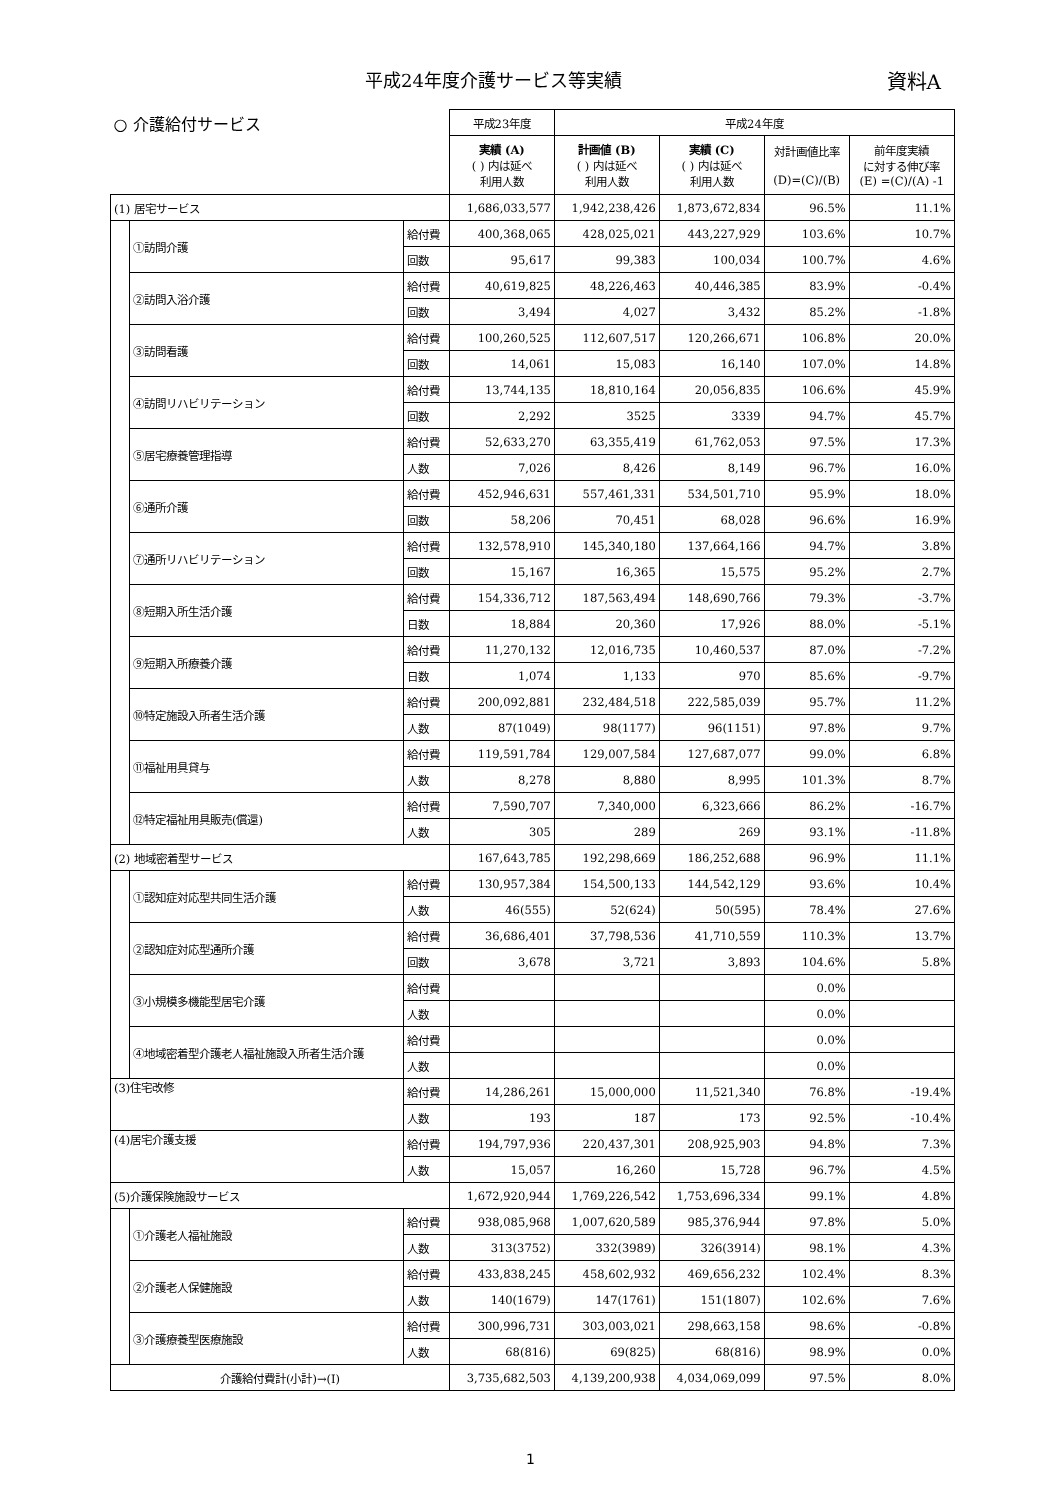平成24年度介護サービス等実績 資料A
| ○ 介護給付サービス | | | 平成23年度 | 平成24年度 | | | |
| | | | 実績 (A) ( ) 内は延べ 利用人数 | 計画値 (B) ( ) 内は延べ 利用人数 | 実績 (C) ( ) 内は延べ 利用人数 | 対計画値比率 (D)=(C)/(B) | 前年度実績 に対する伸び率 (E) =(C)/(A) -1 |
| (1) 居宅サービス | | | 1,686,033,577 | 1,942,238,426 | 1,873,672,834 | 96.5% | 11.1% |
| | ①訪問介護 | 給付費 | 400,368,065 | 428,025,021 | 443,227,929 | 103.6% | 10.7% |
| | | 回数 | 95,617 | 99,383 | 100,034 | 100.7% | 4.6% |
| | ②訪問入浴介護 | 給付費 | 40,619,825 | 48,226,463 | 40,446,385 | 83.9% | -0.4% |
| | | 回数 | 3,494 | 4,027 | 3,432 | 85.2% | -1.8% |
| | ③訪問看護 | 給付費 | 100,260,525 | 112,607,517 | 120,266,671 | 106.8% | 20.0% |
| | | 回数 | 14,061 | 15,083 | 16,140 | 107.0% | 14.8% |
| | ④訪問リハビリテーション | 給付費 | 13,744,135 | 18,810,164 | 20,056,835 | 106.6% | 45.9% |
| | | 回数 | 2,292 | 3525 | 3339 | 94.7% | 45.7% |
| | ⑤居宅療養管理指導 | 給付費 | 52,633,270 | 63,355,419 | 61,762,053 | 97.5% | 17.3% |
| | | 人数 | 7,026 | 8,426 | 8,149 | 96.7% | 16.0% |
| | ⑥通所介護 | 給付費 | 452,946,631 | 557,461,331 | 534,501,710 | 95.9% | 18.0% |
| | | 回数 | 58,206 | 70,451 | 68,028 | 96.6% | 16.9% |
| | ⑦通所リハビリテーション | 給付費 | 132,578,910 | 145,340,180 | 137,664,166 | 94.7% | 3.8% |
| | | 回数 | 15,167 | 16,365 | 15,575 | 95.2% | 2.7% |
| | ⑧短期入所生活介護 | 給付費 | 154,336,712 | 187,563,494 | 148,690,766 | 79.3% | -3.7% |
| | | 日数 | 18,884 | 20,360 | 17,926 | 88.0% | -5.1% |
| | ⑨短期入所療養介護 | 給付費 | 11,270,132 | 12,016,735 | 10,460,537 | 87.0% | -7.2% |
| | | 日数 | 1,074 | 1,133 | 970 | 85.6% | -9.7% |
| | ⑩特定施設入所者生活介護 | 給付費 | 200,092,881 | 232,484,518 | 222,585,039 | 95.7% | 11.2% |
| | | 人数 | 87(1049) | 98(1177) | 96(1151) | 97.8% | 9.7% |
| | ⑪福祉用具貸与 | 給付費 | 119,591,784 | 129,007,584 | 127,687,077 | 99.0% | 6.8% |
| | | 人数 | 8,278 | 8,880 | 8,995 | 101.3% | 8.7% |
| | ⑫特定福祉用具販売(償還) | 給付費 | 7,590,707 | 7,340,000 | 6,323,666 | 86.2% | -16.7% |
| | | 人数 | 305 | 289 | 269 | 93.1% | -11.8% |
| (2) 地域密着型サービス | | | 167,643,785 | 192,298,669 | 186,252,688 | 96.9% | 11.1% |
| | ①認知症対応型共同生活介護 | 給付費 | 130,957,384 | 154,500,133 | 144,542,129 | 93.6% | 10.4% |
| | | 人数 | 46(555) | 52(624) | 50(595) | 78.4% | 27.6% |
| | ②認知症対応型通所介護 | 給付費 | 36,686,401 | 37,798,536 | 41,710,559 | 110.3% | 13.7% |
| | | 回数 | 3,678 | 3,721 | 3,893 | 104.6% | 5.8% |
| | ③小規模多機能型居宅介護 | 給付費 | | | | 0.0% | |
| | | 人数 | | | | 0.0% | |
| | ④地域密着型介護老人福祉施設入所者生活介護 | 給付費 | | | | 0.0% | |
| | | 人数 | | | | 0.0% | |
| (3)住宅改修 | | 給付費 | 14,286,261 | 15,000,000 | 11,521,340 | 76.8% | -19.4% |
| | | 人数 | 193 | 187 | 173 | 92.5% | -10.4% |
| (4)居宅介護支援 | | 給付費 | 194,797,936 | 220,437,301 | 208,925,903 | 94.8% | 7.3% |
| | | 人数 | 15,057 | 16,260 | 15,728 | 96.7% | 4.5% |
| (5)介護保険施設サービス | | | 1,672,920,944 | 1,769,226,542 | 1,753,696,334 | 99.1% | 4.8% |
| | ①介護老人福祉施設 | 給付費 | 938,085,968 | 1,007,620,589 | 985,376,944 | 97.8% | 5.0% |
| | | 人数 | 313(3752) | 332(3989) | 326(3914) | 98.1% | 4.3% |
| | ②介護老人保健施設 | 給付費 | 433,838,245 | 458,602,932 | 469,656,232 | 102.4% | 8.3% |
| | | 人数 | 140(1679) | 147(1761) | 151(1807) | 102.6% | 7.6% |
| | ③介護療養型医療施設 | 給付費 | 300,996,731 | 303,003,021 | 298,663,158 | 98.6% | -0.8% |
| | | 人数 | 68(816) | 69(825) | 68(816) | 98.9% | 0.0% |
| 介護給付費計(小計)→(I) | | | 3,735,682,503 | 4,139,200,938 | 4,034,069,099 | 97.5% | 8.0% |
1